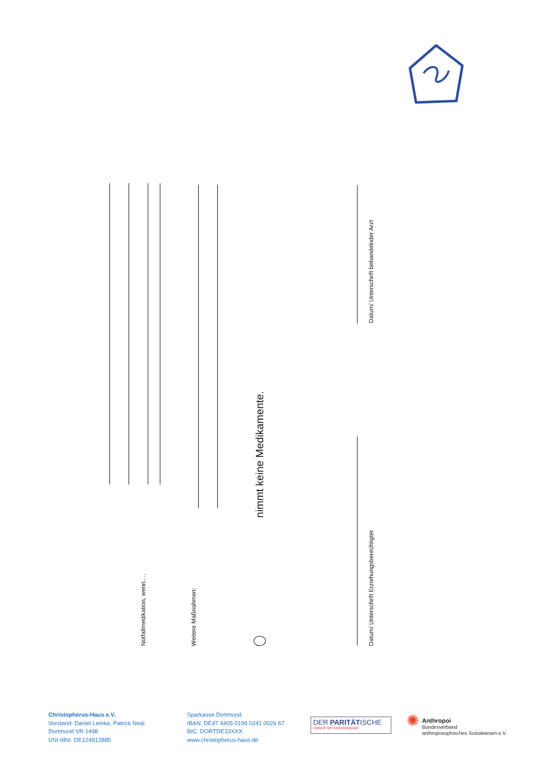Notfallmedikation, wenn…. Weitere Maßnahmen: nimmt keine Medikamente.
Datum/ Unterschrift behandelnder Arzt
Datum/ Unterschrift Erziehungsberechtigter
Christopherus-Haus e.V.
Vorstand: Daniel Lemke, Patrick Neal
Dortmund VR 1498
USt-IdNr. DE124912885
Sparkasse Dortmund
IBAN: DE47 4405 0199 0241 0026 67
BIC: DORTDE33XXX
www.christopherus-haus.de
DER PARITÄTISCHE
UNSER SPITZENVERBAND
✺
Anthropoi
Bundesverband
anthroposophisches Sozialwesen e.V.